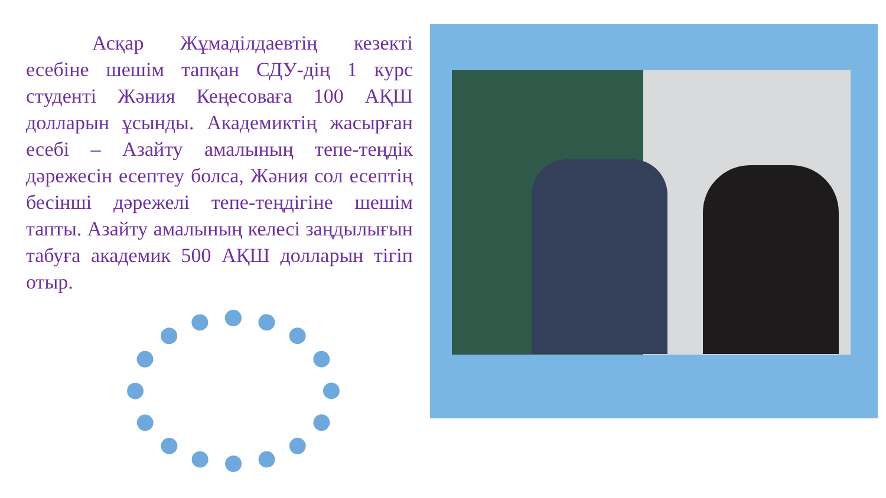Асқар Жұмаділдаевтің кезекті есебіне шешім тапқан СДУ-дің 1 курс студенті Жәния Кеңесоваға 100 АҚШ долларын ұсынды. Академиктің жасырған есебі – Азайту амалының тепе-теңдік дәрежесін есептеу болса, Жәния сол есептің бесінші дәрежелі тепе-теңдігіне шешім тапты. Азайту амалының келесі заңдылығын табуға академик 500 АҚШ долларын тігіп отыр.